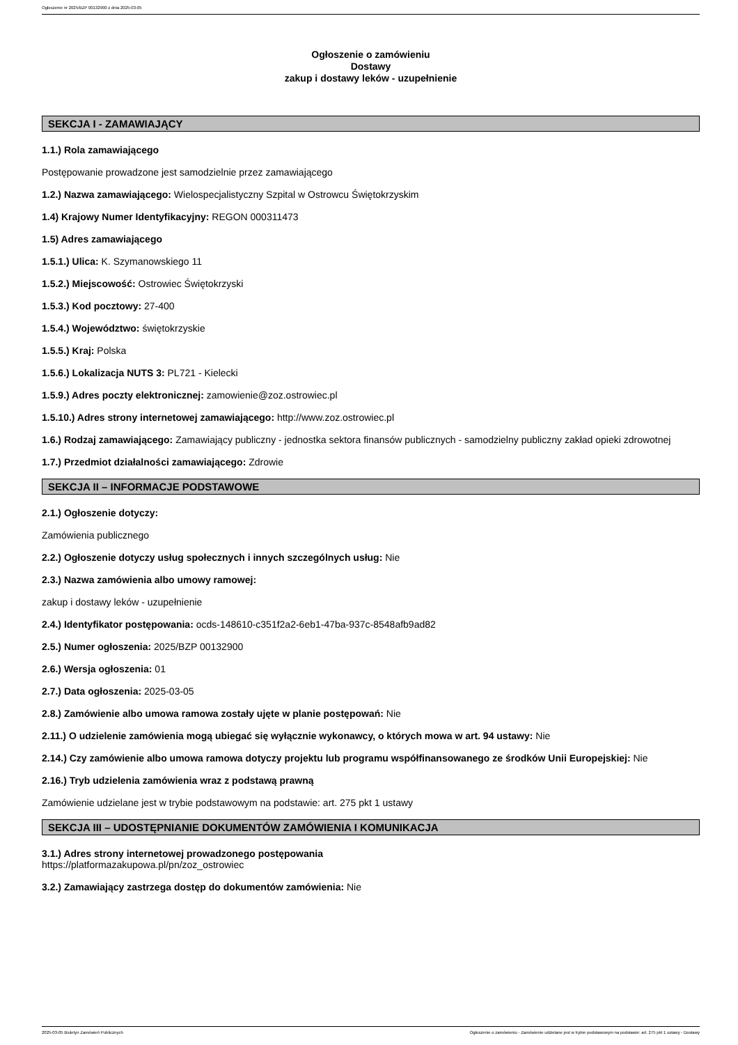Ogłoszenie nr 2025/BZP 00132900 z dnia 2025-03-05
Ogłoszenie o zamówieniu
Dostawy
zakup i dostawy leków - uzupełnienie
SEKCJA I - ZAMAWIAJĄCY
1.1.) Rola zamawiającego
Postępowanie prowadzone jest samodzielnie przez zamawiającego
1.2.) Nazwa zamawiającego: Wielospecjalistyczny Szpital w Ostrowcu Świętokrzyskim
1.4) Krajowy Numer Identyfikacyjny: REGON 000311473
1.5) Adres zamawiającego
1.5.1.) Ulica: K. Szymanowskiego 11
1.5.2.) Miejscowość: Ostrowiec Świętokrzyski
1.5.3.) Kod pocztowy: 27-400
1.5.4.) Województwo: świętokrzyskie
1.5.5.) Kraj: Polska
1.5.6.) Lokalizacja NUTS 3: PL721 - Kielecki
1.5.9.) Adres poczty elektronicznej: zamowienie@zoz.ostrowiec.pl
1.5.10.) Adres strony internetowej zamawiającego: http://www.zoz.ostrowiec.pl
1.6.) Rodzaj zamawiającego: Zamawiający publiczny - jednostka sektora finansów publicznych - samodzielny publiczny zakład opieki zdrowotnej
1.7.) Przedmiot działalności zamawiającego: Zdrowie
SEKCJA II – INFORMACJE PODSTAWOWE
2.1.) Ogłoszenie dotyczy:
Zamówienia publicznego
2.2.) Ogłoszenie dotyczy usług społecznych i innych szczególnych usług: Nie
2.3.) Nazwa zamówienia albo umowy ramowej:
zakup i dostawy leków - uzupełnienie
2.4.) Identyfikator postępowania: ocds-148610-c351f2a2-6eb1-47ba-937c-8548afb9ad82
2.5.) Numer ogłoszenia: 2025/BZP 00132900
2.6.) Wersja ogłoszenia: 01
2.7.) Data ogłoszenia: 2025-03-05
2.8.) Zamówienie albo umowa ramowa zostały ujęte w planie postępowań: Nie
2.11.) O udzielenie zamówienia mogą ubiegać się wyłącznie wykonawcy, o których mowa w art. 94 ustawy: Nie
2.14.) Czy zamówienie albo umowa ramowa dotyczy projektu lub programu współfinansowanego ze środków Unii Europejskiej: Nie
2.16.) Tryb udzielenia zamówienia wraz z podstawą prawną
Zamówienie udzielane jest w trybie podstawowym na podstawie: art. 275 pkt 1 ustawy
SEKCJA III – UDOSTĘPNIANIE DOKUMENTÓW ZAMÓWIENIA I KOMUNIKACJA
3.1.) Adres strony internetowej prowadzonego postępowania
https://platformazakupowa.pl/pn/zoz_ostrowiec
3.2.) Zamawiający zastrzega dostęp do dokumentów zamówienia: Nie
2025-03-05 Biuletyn Zamówień Publicznych Ogłoszenie o zamówieniu - Zamówienie udzielane jest w trybie podstawowym na podstawie: art. 275 pkt 1 ustawy - Dostawy